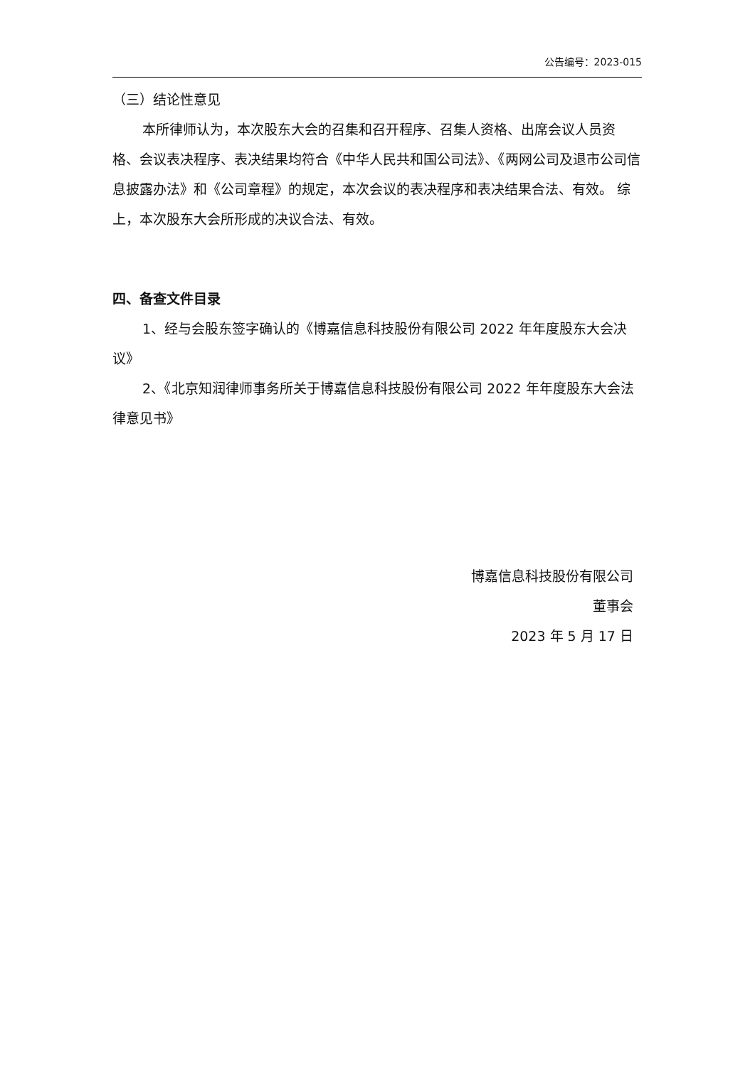公告编号：2023-015
（三）结论性意见
本所律师认为，本次股东大会的召集和召开程序、召集人资格、出席会议人员资格、会议表决程序、表决结果均符合《中华人民共和国公司法》、《两网公司及退市公司信息披露办法》和《公司章程》的规定，本次会议的表决程序和表决结果合法、有效。 综上，本次股东大会所形成的决议合法、有效。
四、备查文件目录
1、经与会股东签字确认的《博嘉信息科技股份有限公司 2022 年年度股东大会决议》
2、《北京知润律师事务所关于博嘉信息科技股份有限公司 2022 年年度股东大会法律意见书》
博嘉信息科技股份有限公司
董事会
2023 年 5 月 17 日